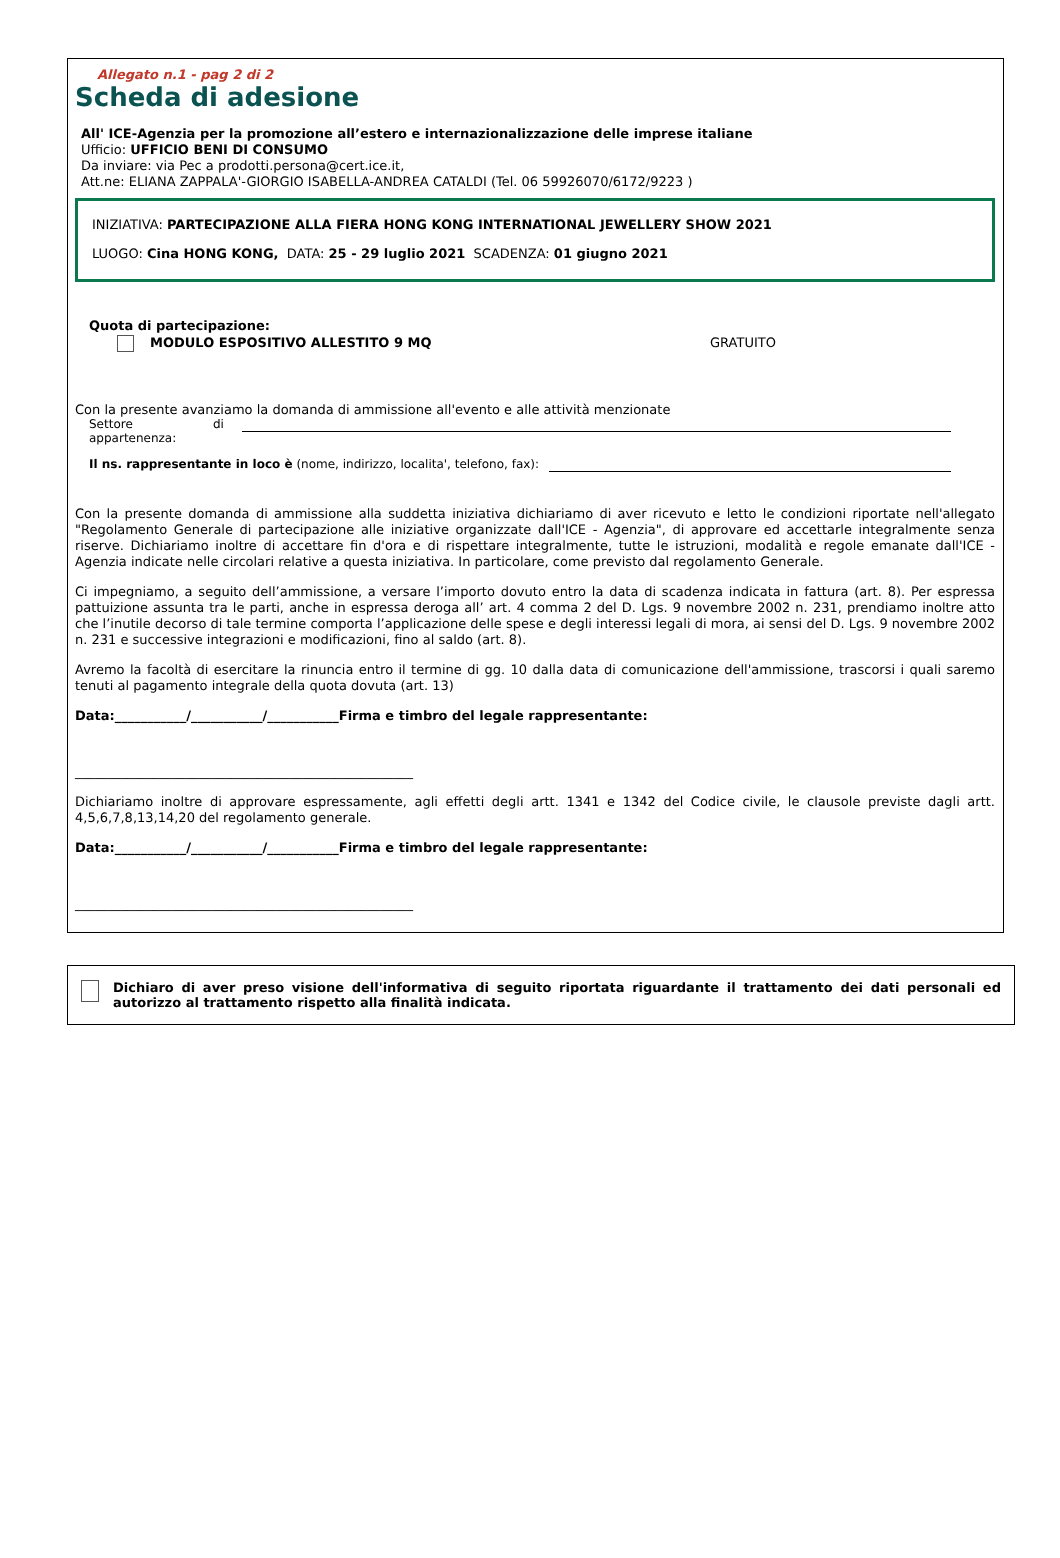Allegato n.1 - pag 2 di 2
Scheda di adesione
All' ICE-Agenzia per la promozione all’estero e internazionalizzazione delle imprese italiane
Ufficio: UFFICIO BENI DI CONSUMO
Da inviare: via Pec a prodotti.persona@cert.ice.it,
Att.ne: ELIANA ZAPPALA'-GIORGIO ISABELLA-ANDREA CATALDI (Tel. 06 59926070/6172/9223 )
INIZIATIVA: PARTECIPAZIONE ALLA FIERA HONG KONG INTERNATIONAL JEWELLERY SHOW 2021
LUOGO: Cina HONG KONG, DATA: 25 - 29 luglio 2021 SCADENZA: 01 giugno 2021
Quota di partecipazione:
MODULO ESPOSITIVO ALLESTITO 9 MQ GRATUITO
Con la presente avanziamo la domanda di ammissione all'evento e alle attività menzionate
Settore di appartenenza:
Il ns. rappresentante in loco è (nome, indirizzo, localita', telefono, fax):
Con la presente domanda di ammissione alla suddetta iniziativa dichiariamo di aver ricevuto e letto le condizioni riportate nell'allegato "Regolamento Generale di partecipazione alle iniziative organizzate dall'ICE - Agenzia", di approvare ed accettarle integralmente senza riserve. Dichiariamo inoltre di accettare fin d'ora e di rispettare integralmente, tutte le istruzioni, modalità e regole emanate dall'ICE - Agenzia indicate nelle circolari relative a questa iniziativa. In particolare, come previsto dal regolamento Generale.
Ci impegniamo, a seguito dell’ammissione, a versare l’importo dovuto entro la data di scadenza indicata in fattura (art. 8). Per espressa pattuizione assunta tra le parti, anche in espressa deroga all’ art. 4 comma 2 del D. Lgs. 9 novembre 2002 n. 231, prendiamo inoltre atto che l’inutile decorso di tale termine comporta l’applicazione delle spese e degli interessi legali di mora, ai sensi del D. Lgs. 9 novembre 2002 n. 231 e successive integrazioni e modificazioni, fino al saldo (art. 8).
Avremo la facoltà di esercitare la rinuncia entro il termine di gg. 10 dalla data di comunicazione dell'ammissione, trascorsi i quali saremo tenuti al pagamento integrale della quota dovuta (art. 13)
Data:___________/___________/___________Firma e timbro del legale rappresentante:
____________________________________________________
Dichiariamo inoltre di approvare espressamente, agli effetti degli artt. 1341 e 1342 del Codice civile, le clausole previste dagli artt. 4,5,6,7,8,13,14,20 del regolamento generale.
Data:___________/___________/___________Firma e timbro del legale rappresentante:
____________________________________________________
Dichiaro di aver preso visione dell'informativa di seguito riportata riguardante il trattamento dei dati personali ed autorizzo al trattamento rispetto alla finalità indicata.